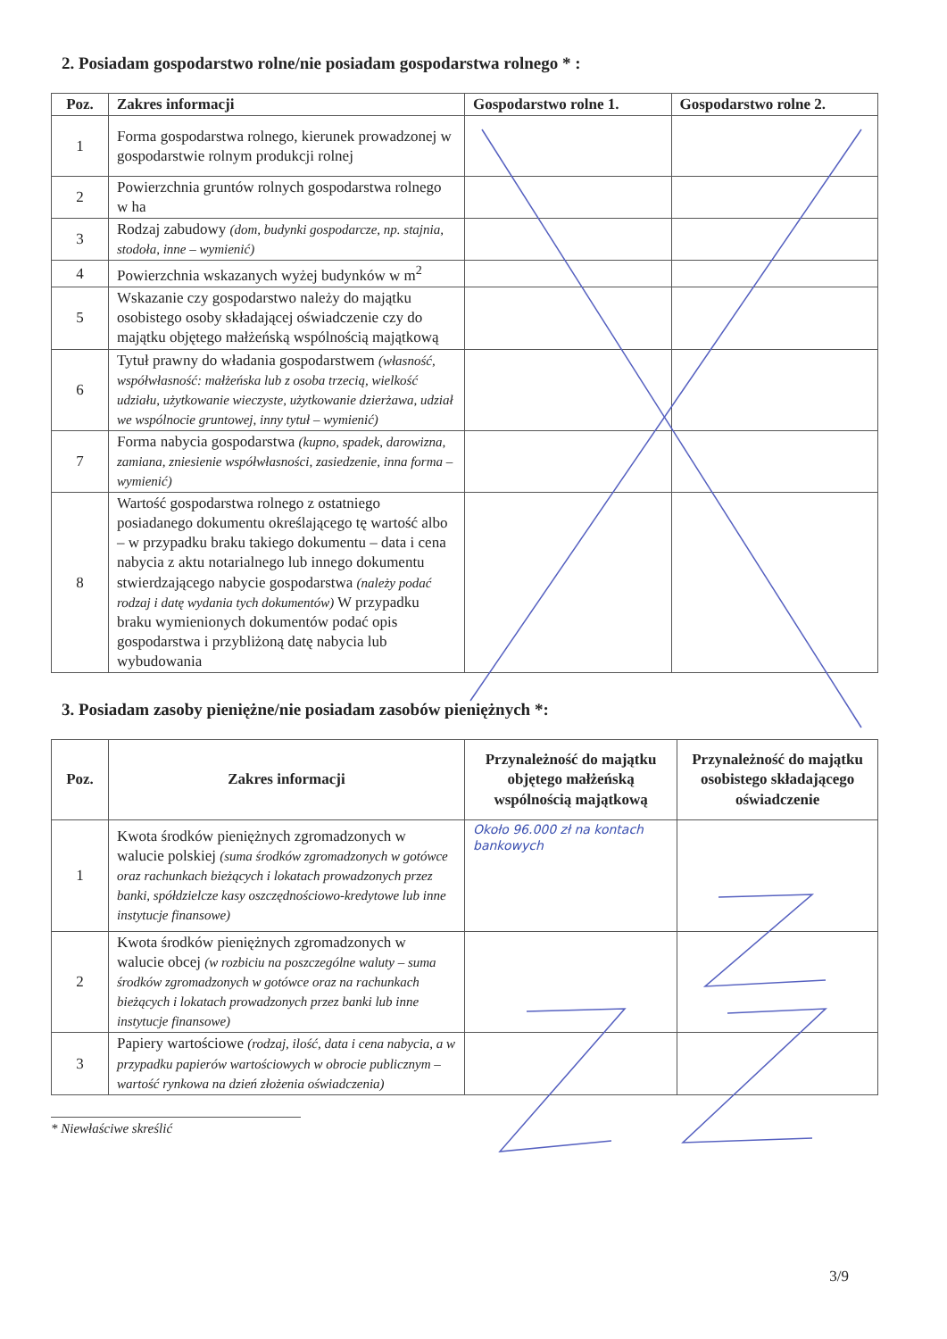2. Posiadam gospodarstwo rolne/nie posiadam gospodarstwa rolnego * :
| Poz. | Zakres informacji | Gospodarstwo rolne 1. | Gospodarstwo rolne 2. |
| --- | --- | --- | --- |
| 1 | Forma gospodarstwa rolnego, kierunek prowadzonej w gospodarstwie rolnym produkcji rolnej | | |
| 2 | Powierzchnia gruntów rolnych gospodarstwa rolnego w ha | | |
| 3 | Rodzaj zabudowy (dom, budynki gospodarcze, np. stajnia, stodoła, inne – wymienić) | | |
| 4 | Powierzchnia wskazanych wyżej budynków w m<sup>2</sup> | | |
| 5 | Wskazanie czy gospodarstwo należy do majątku osobistego osoby składającej oświadczenie czy do majątku objętego małżeńską wspólnością majątkową | | |
| 6 | Tytuł prawny do władania gospodarstwem (własność, współwłasność: małżeńska lub z osoba trzecią, wielkość udziału, użytkowanie wieczyste, użytkowanie dzierżawa, udział we wspólnocie gruntowej, inny tytuł – wymienić) | | |
| 7 | Forma nabycia gospodarstwa (kupno, spadek, darowizna, zamiana, zniesienie współwłasności, zasiedzenie, inna forma – wymienić) | | |
| 8 | Wartość gospodarstwa rolnego z ostatniego posiadanego dokumentu określającego tę wartość albo – w przypadku braku takiego dokumentu – data i cena nabycia z aktu notarialnego lub innego dokumentu stwierdzającego nabycie gospodarstwa (należy podać rodzaj i datę wydania tych dokumentów) W przypadku braku wymienionych dokumentów podać opis gospodarstwa i przybliżoną datę nabycia lub wybudowania | | |
3. Posiadam zasoby pieniężne/nie posiadam zasobów pieniężnych *:
| Poz. | Zakres informacji | Przynależność do majątku objętego małżeńską wspólnością majątkową | Przynależność do majątku osobistego składającego oświadczenie |
| --- | --- | --- | --- |
| 1 | Kwota środków pieniężnych zgromadzonych w walucie polskiej (suma środków zgromadzonych w gotówce oraz rachunkach bieżących i lokatach prowadzonych przez banki, spółdzielcze kasy oszczędnościowo-kredytowe lub inne instytucje finansowe) | Około 96.000 zł na kontach bankowych | |
| 2 | Kwota środków pieniężnych zgromadzonych w walucie obcej (w rozbiciu na poszczególne waluty – suma środków zgromadzonych w gotówce oraz na rachunkach bieżących i lokatach prowadzonych przez banki lub inne instytucje finansowe) | | |
| 3 | Papiery wartościowe (rodzaj, ilość, data i cena nabycia, a w przypadku papierów wartościowych w obrocie publicznym – wartość rynkowa na dzień złożenia oświadczenia) | | |
* Niewłaściwe skreślić
3/9